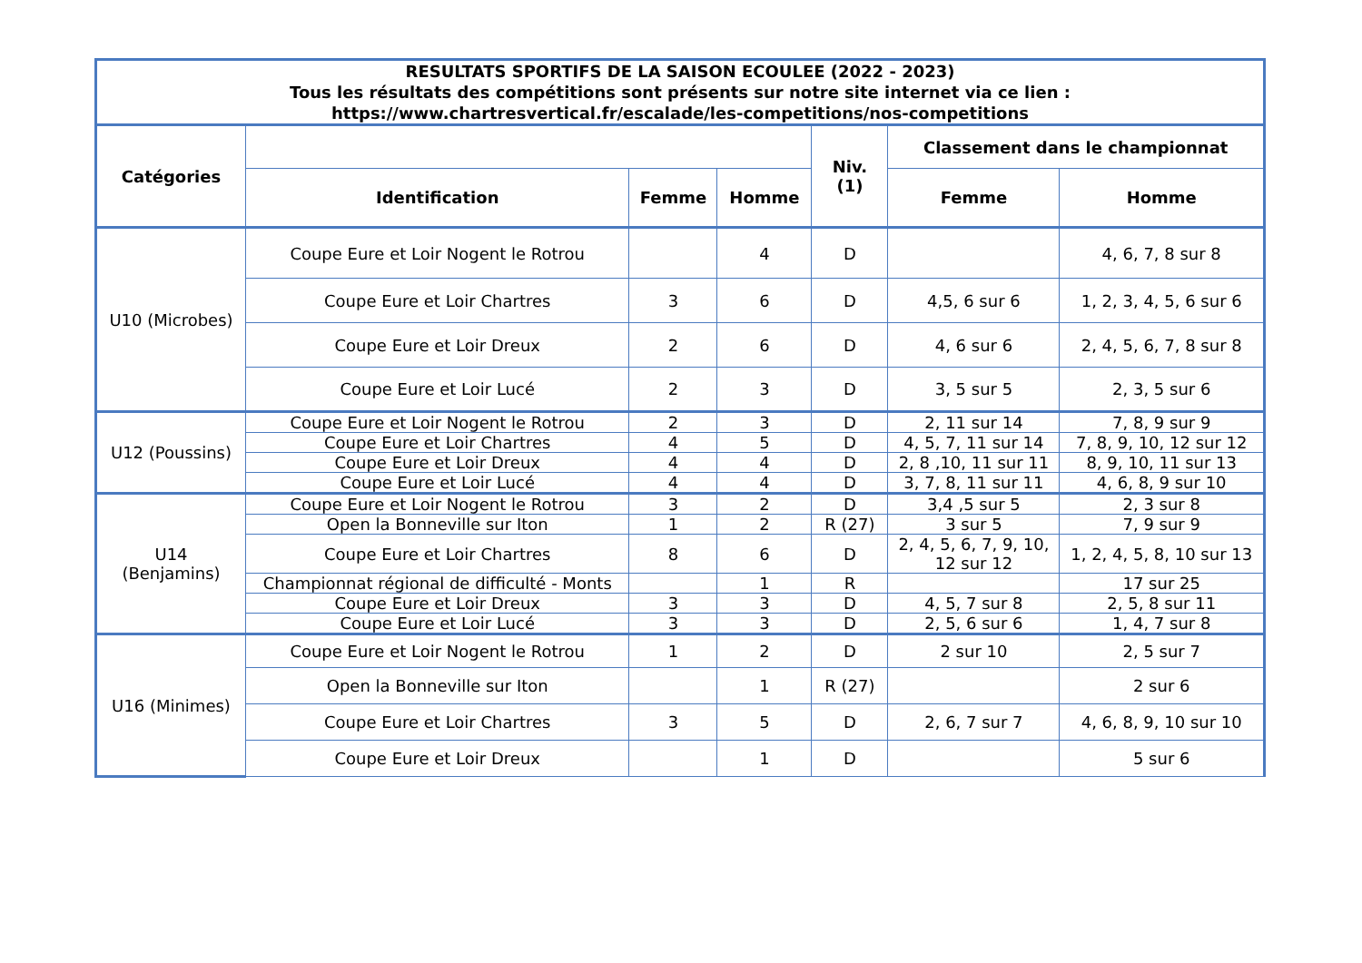| RESULTATS SPORTIFS DE LA SAISON ECOULEE (2022 - 2023) Tous les résultats des compétitions sont présents sur notre site internet via ce lien : https://www.chartresvertical.fr/escalade/les-competitions/nos-competitions | | | | | | |
| --- | --- | --- | --- | --- | --- | --- |
| Catégories | | | | Niv. (1) | Classement dans le championnat | |
| | Identification | Femme | Homme | | Femme | Homme |
| U10 (Microbes) | Coupe Eure et Loir Nogent le Rotrou | | 4 | D | | 4, 6, 7, 8 sur 8 |
| | Coupe Eure et Loir Chartres | 3 | 6 | D | 4,5, 6 sur 6 | 1, 2, 3, 4, 5, 6 sur 6 |
| | Coupe Eure et Loir Dreux | 2 | 6 | D | 4, 6 sur 6 | 2, 4, 5, 6, 7, 8 sur 8 |
| | Coupe Eure et Loir Lucé | 2 | 3 | D | 3, 5 sur 5 | 2, 3, 5 sur 6 |
| U12 (Poussins) | Coupe Eure et Loir Nogent le Rotrou | 2 | 3 | D | 2, 11 sur 14 | 7, 8, 9 sur 9 |
| | Coupe Eure et Loir Chartres | 4 | 5 | D | 4, 5, 7, 11 sur 14 | 7, 8, 9, 10, 12 sur 12 |
| | Coupe Eure et Loir Dreux | 4 | 4 | D | 2, 8 ,10, 11 sur 11 | 8, 9, 10, 11 sur 13 |
| | Coupe Eure et Loir Lucé | 4 | 4 | D | 3, 7, 8, 11 sur 11 | 4, 6, 8, 9 sur 10 |
| U14 (Benjamins) | Coupe Eure et Loir Nogent le Rotrou | 3 | 2 | D | 3,4 ,5 sur 5 | 2, 3 sur 8 |
| | Open la Bonneville sur Iton | 1 | 2 | R (27) | 3 sur 5 | 7, 9 sur 9 |
| | Coupe Eure et Loir Chartres | 8 | 6 | D | 2, 4, 5, 6, 7, 9, 10, 12 sur 12 | 1, 2, 4, 5, 8, 10 sur 13 |
| | Championnat régional de difficulté - Monts | | 1 | R | | 17 sur 25 |
| | Coupe Eure et Loir Dreux | 3 | 3 | D | 4, 5, 7 sur 8 | 2, 5, 8 sur 11 |
| | Coupe Eure et Loir Lucé | 3 | 3 | D | 2, 5, 6 sur 6 | 1, 4, 7 sur 8 |
| U16 (Minimes) | Coupe Eure et Loir Nogent le Rotrou | 1 | 2 | D | 2 sur 10 | 2, 5 sur 7 |
| | Open la Bonneville sur Iton | | 1 | R (27) | | 2 sur 6 |
| | Coupe Eure et Loir Chartres | 3 | 5 | D | 2, 6, 7 sur 7 | 4, 6, 8, 9, 10 sur 10 |
| | Coupe Eure et Loir Dreux | | 1 | D | | 5 sur 6 |